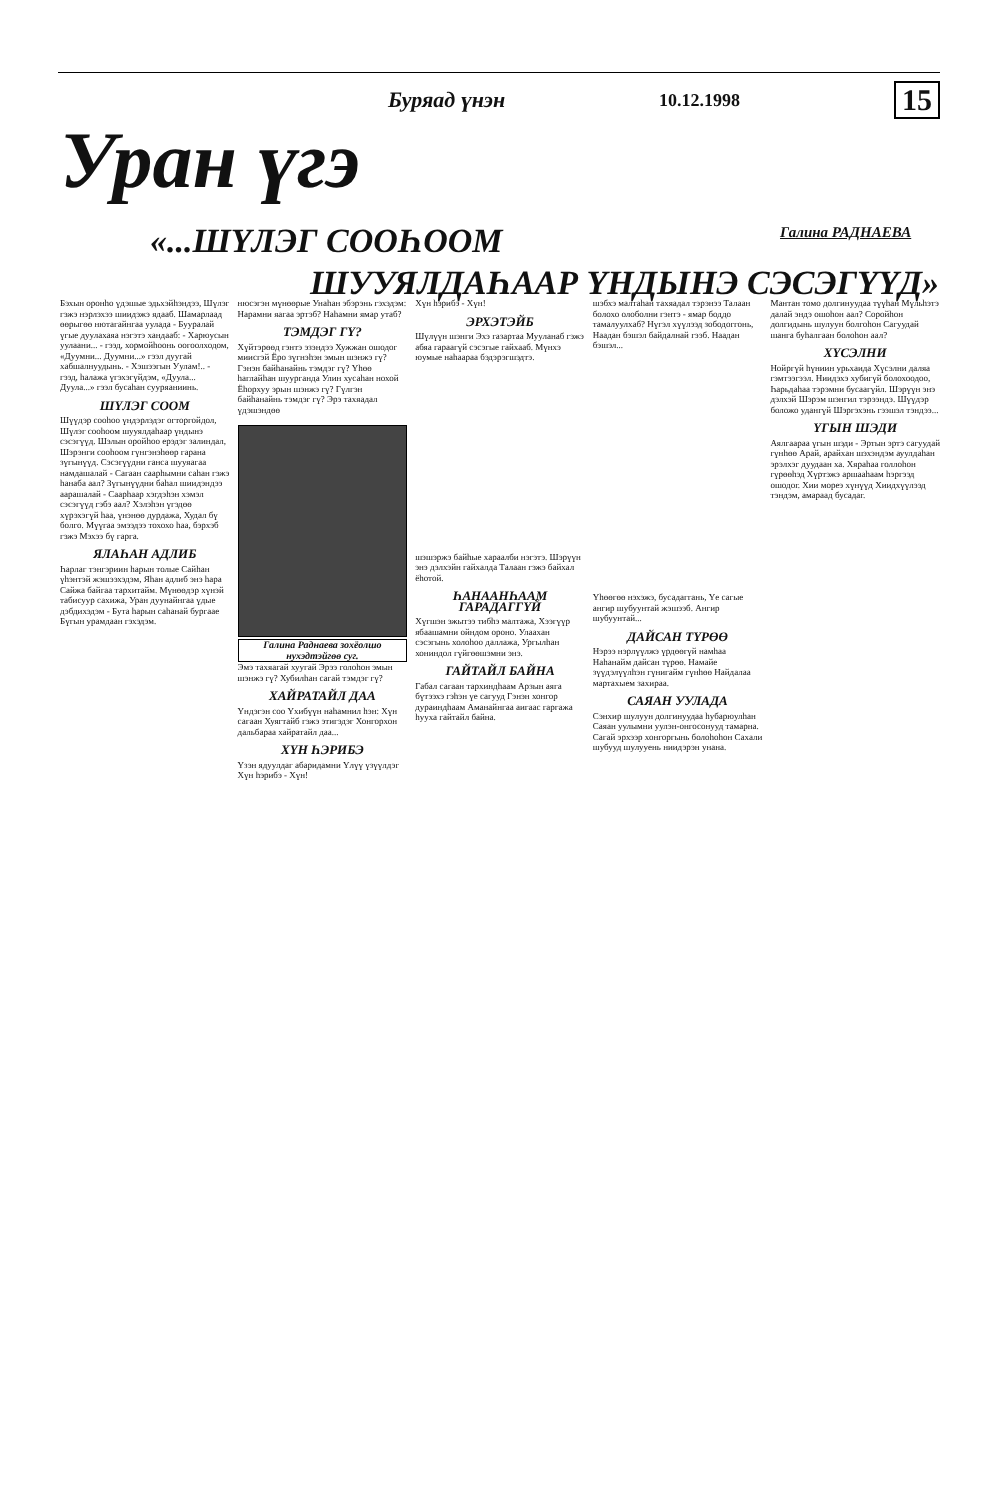Буряад үнэн 10.12.1998 15
Уран үгэ
«...ШҮЛЭГ СООҺООМ
ШУУЯЛДАҺААР ҮНДЫНЭ СЭСЭГҮҮД»
Галина РАДНАЕВА
Бэхын оронһо үдэшые эдьхэйһэндээ, Шүлэг гэжэ нэрлэхээ шиидэжэ ядааб. Шамарлаад өөрыгөө нютагайнгаа уулада - Бууралай үгые дуулахаяа нэгэтэ хандааб: - Харюусын уулаани... - гээд, хормойһоонь оогоолходом, «Дуумни... Дуумни...» гээл дуугай хабшалнуудынь. - Хэшээгын Уулам!.. - гээд, һалажа үгэхэгүйдэм, «Дуула... Дуула...» гээл бусаһан сууряаниинь.
ШҮЛЭГ СООМ
Шүүдэр сооһоо үндэрлэдэг огторгойдол, Шүлэг сооһоом шууялдаһаар үндынэ сэсэгүүд. Шэлын оройһоо ерэдэг залиндал, Шэрэнги сооһоом гүнгэнэһөөр гарана зүгынүүд. Сэсэгүүдни ганса шууяагаа намдашалай - Сагаан саарһымни саһан гэжэ һанаба аал? Зүгынүүдни баһал шиидэндээ аарашалай - Саарһаар хэгдэһэн хэмэл сэсэгүүд гэбэ аал? Хэлэһэн үгэдөө хүрэхэгүй һаа, үнэнөө дурдажа, Худал бү болго. Мүүгаа эмээдээ тохохо һаа, бэрхэб гэжэ Мэхээ бү гарга.
ЯЛАҺАН АДЛИБ
Һарлаг тэнгэриин һарын толые Сайһан үһэнтэй жэшээхэдэм, Яһан адлиб энэ һара Сайжа байгаа тархитайм. Мүнөөдэр хүнэй табисуур сахижа, Уран дуунайнгаа үдые дэбдихэдэм - Бута һарын саһанай бургаае Бүгын урамдаан гэхэдэм.
нюсэгэн мүнөөрые Унаһан эбэрэнь гэхэдэм: Нарамни яагаа эртэб? Наһамни ямар утаб?
ТЭМДЭГ ГҮ?
Хүйтэрөөд гэнтэ эзэндээ Хужжан ошодог миисгэй Ёро зүгнэһэн эмын шэнжэ гү? Гэнэн байһанайнь тэмдэг гү? Үһөө һаглайһан шуурганда Улин хусаһан нохой Ёһорхуу эрын шэнжэ гү? Гүлгэн байһанайнь тэмдэг гү? Эрэ тахяадал үдэшэндөө
Галина Раднаева зохёолшо нухэдтэйгөө суг.
Эмэ тахяагай хуугай Эрээ голоһон эмын шэнжэ гү? Хубилһан сагай тэмдэг гү?
ХАЙРАТАЙЛ ДАА
Үндэгэн соо Үхибүүн наһамнил һэн: Хүн сагаан Хуягтайб гэжэ этигэдэг Хонгорхон дальбараа хайратайл даа...
ХҮН ҺЭРИБЭ
Үзэн ядуулдаг абаридамни Үлүү үзүүлдэг Хүн һэрибэ - Хүн!
Хүн һэрибэ - Хүн!
ЭРХЭТЭЙБ
Шүлүүн шэнги Эхэ газартаа Мууланаб гэжэ абяа гараагүй сэсэгые гайхааб. Мүнхэ юумые наһаараа бэдэрэгшэдтэ.
шэшэржэ байһые хараалби нэгэтэ. Шэрүүн энэ дэлхэйн гайхалда Талаан гэжэ байхал ёһотой.
ҺАНААНҺААМ ГАРАДАГГҮЙ
Хүгшэн эжытээ тибһэ малтажа, Хээгүүр ябаашамни ойндом ороно. Улаахан сэсэгынь холоһоо даллажа, Ургылһан хониндол гүйгөөшэмни энэ.
ГАЙТАЙЛ БАЙНА
Габал сагаан тархиндһаам Арзын аяга бүтээхэ гэһэн үе сагууд Гэнэн хонгор дураиндһаам Аманайнгаа аигаас гаргажа һууха гайтайл байна.
шэбхэ малтаһан тахяадал тэрэнээ Талаан болохо олоболни гэнтэ - ямар боддо тамалуулхаб? Нүгэл хүүлээд зободоггонь, Наадан бэшэл байдалнай гээб. Наадан бэшэл...
Үһөөгөө нэхэжэ, бусадаггань, Үе сагые ангир шубуунтай жэшээб. Ангир шубуунтай...
ДАЙСАН ТҮРӨӨ
Нэрээ нэрлүүлжэ үрдөөгүй намһаа Наһанайм дайсан түрөө. Намайе зүүдэлүүлһэн гүнигайм гүнһөө Найдалаа мартахыем захираа.
САЯАН УУЛАДА
Сэнхир шулуун долгинуудаа һубарюулһан Саяан уулымни уулэн-онгосонууд тамарна. Сагай эрхээр хонгоргынь болоһоһон Сахали шубууд шулууень ниидэрэн унана.
Мантан томо долгинуудаа түүһан Мүльһэтэ далай эндэ ошоһон аал? Соройһон долгидынь шулуун болгоһон Сагуудай шанга буһалгаан болоһон аал?
ХҮСЭЛНИ
Нойргүй һүниин урьхаида Хүсэлни даляа гэмтээгээл. Ниидэхэ хубигүй болохоодоо, Һарьдаһаа тэрэмни бусаагүйл. Шэрүүн энэ дэлхэй Шэрэм шэнгил тэрээндэ. Шүүдэр боложо удангүй Шэргэхэнь гээшэл тэндээ...
ҮГЫН ШЭДИ
Аялгаараа үгын шэди - Эртын эртэ сагуудай гүнһөө Арай, арайхан шэхэндэм ауулдаһан эрэлхэг дуудаан ха. Хяраһаа голлоһон гүрөөһэд Хүртэжэ аршааһаам һэргээд ошодог. Хии мореэ хүнүүд Хиидхүүлээд тэндэм, амараад бусадаг.